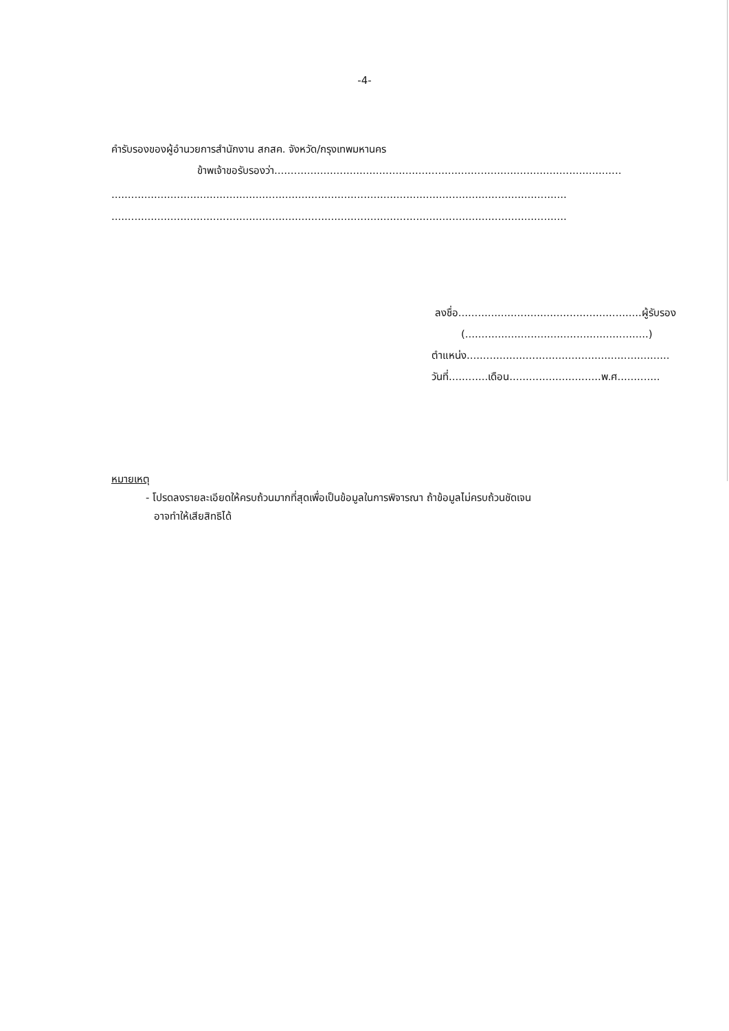-4-
คำรับรองของผู้อำนวยการสำนักงาน สกสค. จังหวัด/กรุงเทพมหานคร
ข้าพเจ้าขอรับรองว่า..........................................................................................................
...........................................................................................................................................
...........................................................................................................................................
ลงชื่อ........................................................ผู้รับรอง
(........................................................)
ตำแหน่ง..............................................................
วันที่............เดือน............................พ.ศ.............
หมายเหตุ
- โปรดลงรายละเอียดให้ครบถ้วนมากที่สุดเพื่อเป็นข้อมูลในการพิจารณา ถ้าข้อมูลไม่ครบถ้วนชัดเจน
อาจทำให้เสียสิทธิได้